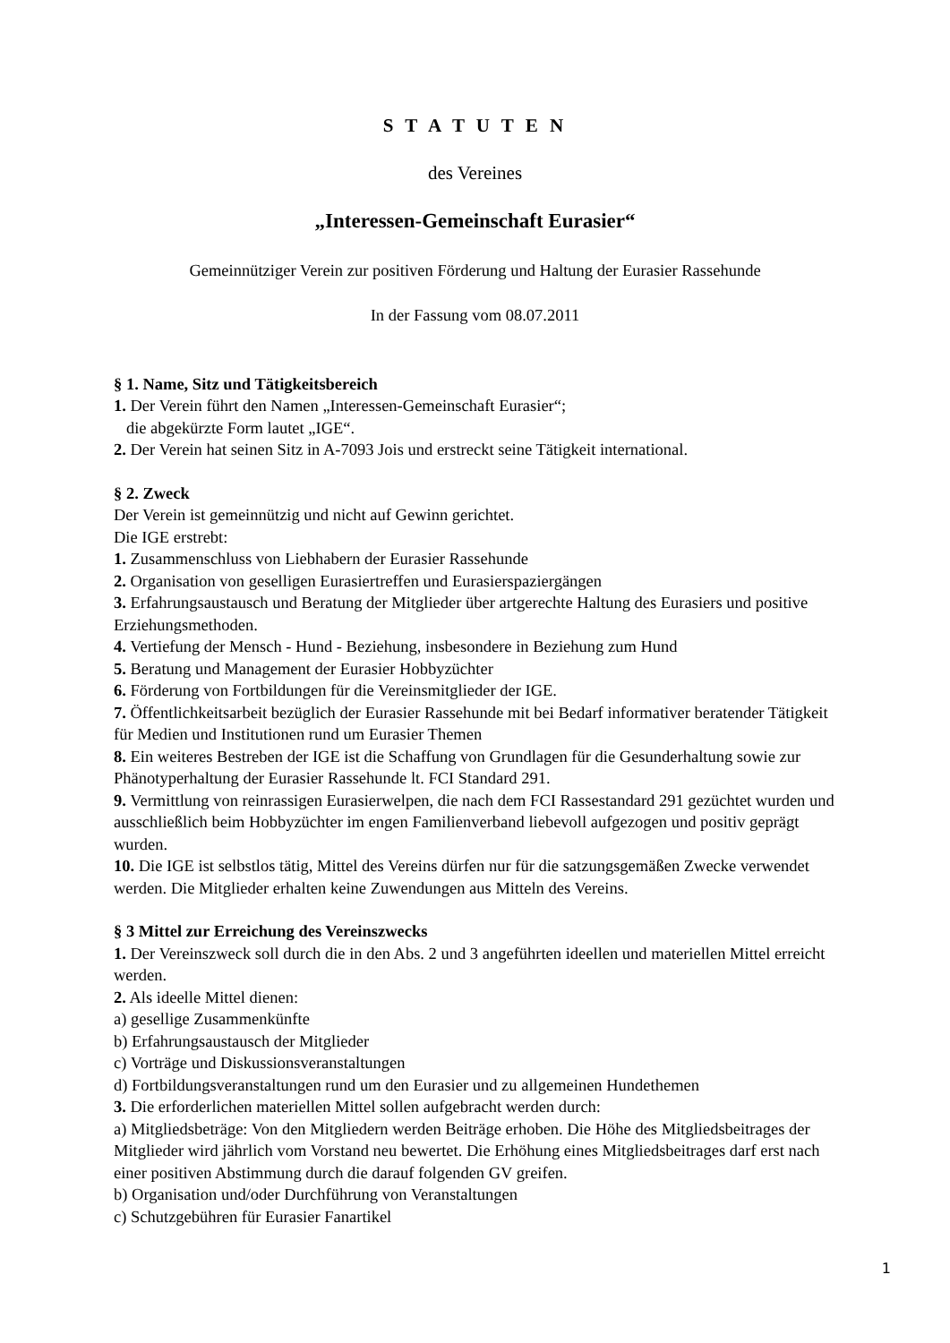S T A T U T E N
des Vereines
„Interessen-Gemeinschaft Eurasier“
Gemeinnütziger Verein zur positiven Förderung und Haltung der Eurasier Rassehunde
In der Fassung vom 08.07.2011
§ 1. Name, Sitz und Tätigkeitsbereich
1. Der Verein führt den Namen „Interessen-Gemeinschaft Eurasier“;
die abgekürzte Form lautet „IGE“.
2. Der Verein hat seinen Sitz in A-7093 Jois und erstreckt seine Tätigkeit international.
§ 2. Zweck
Der Verein ist gemeinnützig und nicht auf Gewinn gerichtet.
Die IGE erstrebt:
1. Zusammenschluss von Liebhabern der Eurasier Rassehunde
2. Organisation von geselligen Eurasiertreffen und Eurasierspaziergängen
3. Erfahrungsaustausch und Beratung der Mitglieder über artgerechte Haltung des Eurasiers und positive Erziehungsmethoden.
4. Vertiefung der Mensch - Hund - Beziehung, insbesondere in Beziehung zum Hund
5. Beratung und Management der Eurasier Hobbyzüchter
6. Förderung von Fortbildungen für die Vereinsmitglieder der IGE.
7. Öffentlichkeitsarbeit bezüglich der Eurasier Rassehunde mit bei Bedarf informativer beratender Tätigkeit für Medien und Institutionen rund um Eurasier Themen
8. Ein weiteres Bestreben der IGE ist die Schaffung von Grundlagen für die Gesunderhaltung sowie zur Phänotyperhaltung der Eurasier Rassehunde lt. FCI Standard 291.
9. Vermittlung von reinrassigen Eurasierwelpen, die nach dem FCI Rassestandard 291 gezüchtet wurden und ausschließlich beim Hobbyzüchter im engen Familienverband liebevoll aufgezogen und positiv geprägt wurden.
10. Die IGE ist selbstlos tätig, Mittel des Vereins dürfen nur für die satzungsgemäßen Zwecke verwendet werden. Die Mitglieder erhalten keine Zuwendungen aus Mitteln des Vereins.
§ 3 Mittel zur Erreichung des Vereinszwecks
1. Der Vereinszweck soll durch die in den Abs. 2 und 3 angeführten ideellen und materiellen Mittel erreicht werden.
2. Als ideelle Mittel dienen:
a) gesellige Zusammenkünfte
b) Erfahrungsaustausch der Mitglieder
c) Vorträge und Diskussionsveranstaltungen
d) Fortbildungsveranstaltungen rund um den Eurasier und zu allgemeinen Hundethemen
3. Die erforderlichen materiellen Mittel sollen aufgebracht werden durch:
a) Mitgliedsbeträge: Von den Mitgliedern werden Beiträge erhoben. Die Höhe des Mitgliedsbeitrages der Mitglieder wird jährlich vom Vorstand neu bewertet. Die Erhöhung eines Mitgliedsbeitrages darf erst nach einer positiven Abstimmung durch die darauf folgenden GV greifen.
b) Organisation und/oder Durchführung von Veranstaltungen
c) Schutzgebühren für Eurasier Fanartikel
1